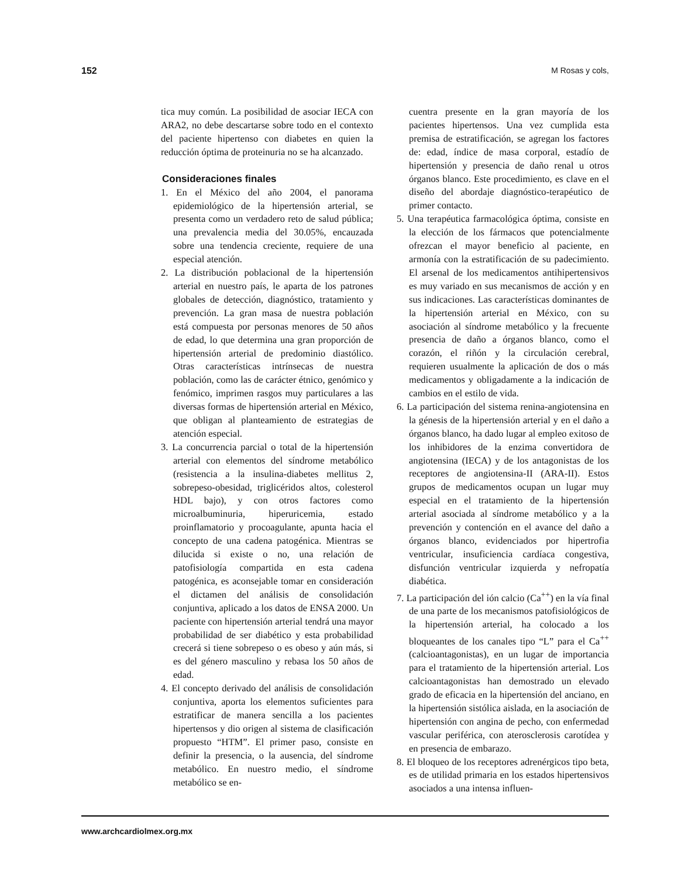152 M Rosas y cols,
tica muy común. La posibilidad de asociar IECA con ARA2, no debe descartarse sobre todo en el contexto del paciente hipertenso con diabetes en quien la reducción óptima de proteinuria no se ha alcanzado.
Consideraciones finales
1. En el México del año 2004, el panorama epidemiológico de la hipertensión arterial, se presenta como un verdadero reto de salud pública; una prevalencia media del 30.05%, encauzada sobre una tendencia creciente, requiere de una especial atención.
2. La distribución poblacional de la hipertensión arterial en nuestro país, le aparta de los patrones globales de detección, diagnóstico, tratamiento y prevención. La gran masa de nuestra población está compuesta por personas menores de 50 años de edad, lo que determina una gran proporción de hipertensión arterial de predominio diastólico. Otras características intrínsecas de nuestra población, como las de carácter étnico, genómico y fenómico, imprimen rasgos muy particulares a las diversas formas de hipertensión arterial en México, que obligan al planteamiento de estrategias de atención especial.
3. La concurrencia parcial o total de la hipertensión arterial con elementos del síndrome metabólico (resistencia a la insulina-diabetes mellitus 2, sobrepeso-obesidad, triglicéridos altos, colesterol HDL bajo), y con otros factores como microalbuminuria, hiperuricemia, estado proinflamatorio y procoagulante, apunta hacia el concepto de una cadena patogénica. Mientras se dilucida si existe o no, una relación de patofisiología compartida en esta cadena patogénica, es aconsejable tomar en consideración el dictamen del análisis de consolidación conjuntiva, aplicado a los datos de ENSA 2000. Un paciente con hipertensión arterial tendrá una mayor probabilidad de ser diabético y esta probabilidad crecerá si tiene sobrepeso o es obeso y aún más, si es del género masculino y rebasa los 50 años de edad.
4. El concepto derivado del análisis de consolidación conjuntiva, aporta los elementos suficientes para estratificar de manera sencilla a los pacientes hipertensos y dio origen al sistema de clasificación propuesto “HTM”. El primer paso, consiste en definir la presencia, o la ausencia, del síndrome metabólico. En nuestro medio, el síndrome metabólico se en-
cuentra presente en la gran mayoría de los pacientes hipertensos. Una vez cumplida esta premisa de estratificación, se agregan los factores de: edad, índice de masa corporal, estadío de hipertensión y presencia de daño renal u otros órganos blanco. Este procedimiento, es clave en el diseño del abordaje diagnóstico-terapéutico de primer contacto.
5. Una terapéutica farmacológica óptima, consiste en la elección de los fármacos que potencialmente ofrezcan el mayor beneficio al paciente, en armonía con la estratificación de su padecimiento. El arsenal de los medicamentos antihipertensivos es muy variado en sus mecanismos de acción y en sus indicaciones. Las características dominantes de la hipertensión arterial en México, con su asociación al síndrome metabólico y la frecuente presencia de daño a órganos blanco, como el corazón, el riñón y la circulación cerebral, requieren usualmente la aplicación de dos o más medicamentos y obligadamente a la indicación de cambios en el estilo de vida.
6. La participación del sistema renina-angiotensina en la génesis de la hipertensión arterial y en el daño a órganos blanco, ha dado lugar al empleo exitoso de los inhibidores de la enzima convertidora de angiotensina (IECA) y de los antagonistas de los receptores de angiotensina-II (ARA-II). Estos grupos de medicamentos ocupan un lugar muy especial en el tratamiento de la hipertensión arterial asociada al síndrome metabólico y a la prevención y contención en el avance del daño a órganos blanco, evidenciados por hipertrofia ventricular, insuficiencia cardíaca congestiva, disfunción ventricular izquierda y nefropatía diabética.
7. La participación del ión calcio (Ca<sup>++</sup>) en la vía final de una parte de los mecanismos patofisiológicos de la hipertensión arterial, ha colocado a los bloqueantes de los canales tipo “L” para el Ca<sup>++</sup> (calcioantagonistas), en un lugar de importancia para el tratamiento de la hipertensión arterial. Los calcioantagonistas han demostrado un elevado grado de eficacia en la hipertensión del anciano, en la hipertensión sistólica aislada, en la asociación de hipertensión con angina de pecho, con enfermedad vascular periférica, con aterosclerosis carotídea y en presencia de embarazo.
8. El bloqueo de los receptores adrenérgicos tipo beta, es de utilidad primaria en los estados hipertensivos asociados a una intensa influen-
www.archcardiolmex.org.mx